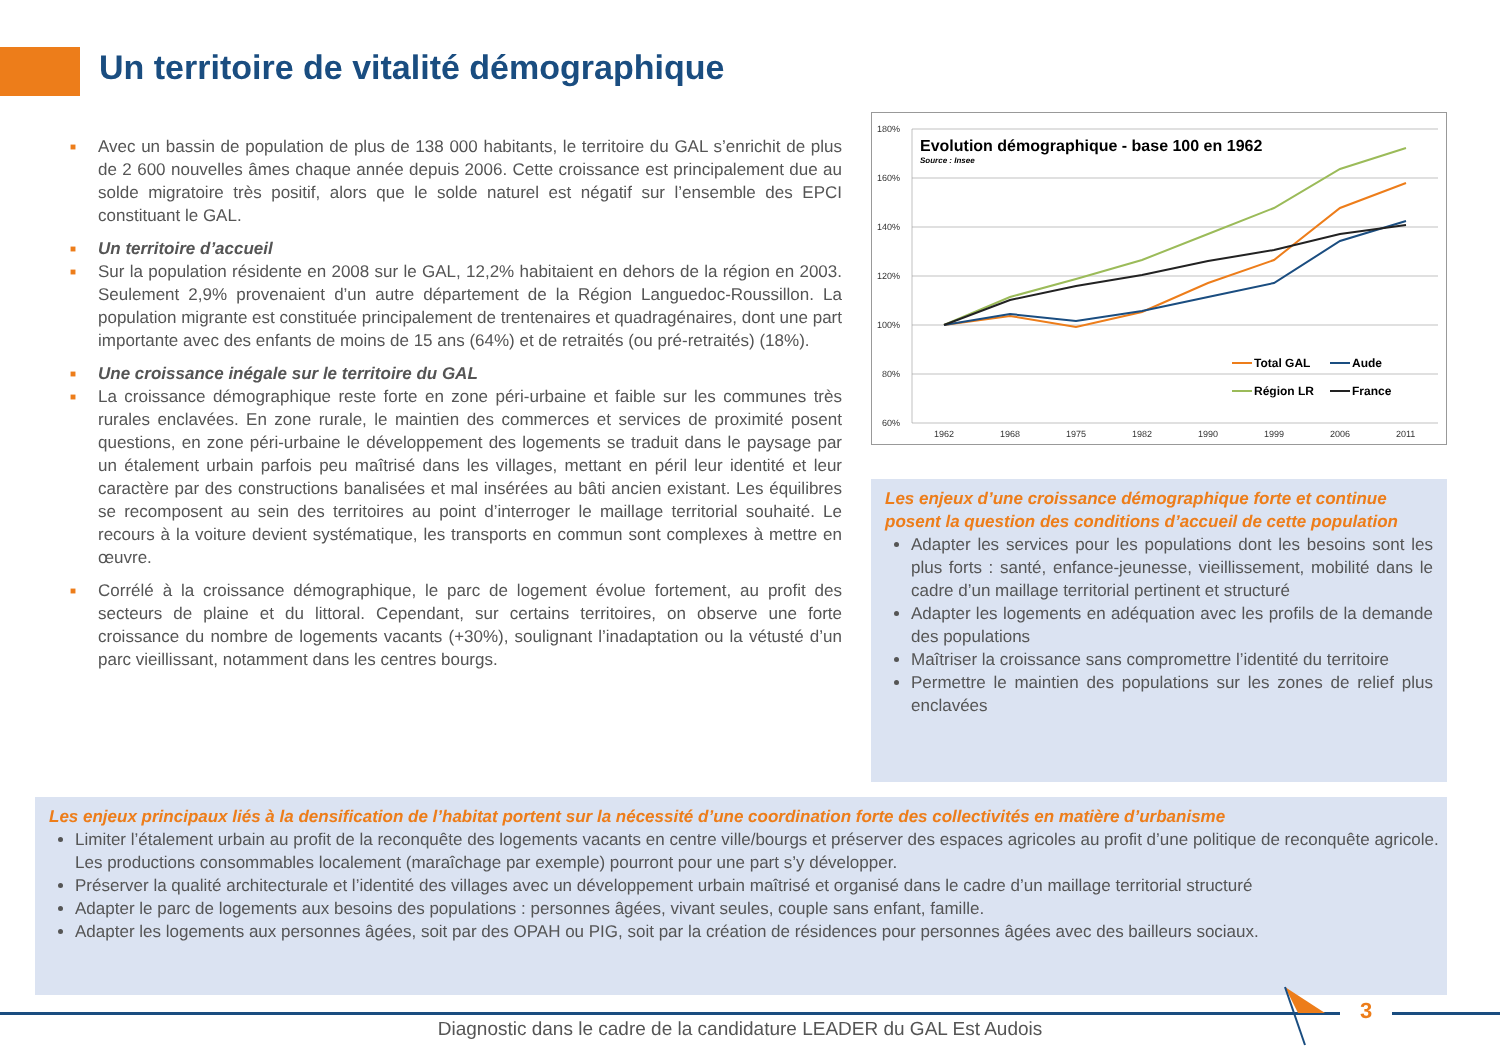Un territoire de vitalité démographique
■ Avec un bassin de population de plus de 138 000 habitants, le territoire du GAL s’enrichit de plus de 2 600 nouvelles âmes chaque année depuis 2006. Cette croissance est principalement due au solde migratoire très positif, alors que le solde naturel est négatif sur l’ensemble des EPCI constituant le GAL.
■ Un territoire d’accueil
■ Sur la population résidente en 2008 sur le GAL, 12,2% habitaient en dehors de la région en 2003. Seulement 2,9% provenaient d’un autre département de la Région Languedoc-Roussillon. La population migrante est constituée principalement de trentenaires et quadragénaires, dont une part importante avec des enfants de moins de 15 ans (64%) et de retraités (ou pré-retraités) (18%).
■ Une croissance inégale sur le territoire du GAL
■ La croissance démographique reste forte en zone péri-urbaine et faible sur les communes très rurales enclavées. En zone rurale, le maintien des commerces et services de proximité posent questions, en zone péri-urbaine le développement des logements se traduit dans le paysage par un étalement urbain parfois peu maîtrisé dans les villages, mettant en péril leur identité et leur caractère par des constructions banalisées et mal insérées au bâti ancien existant. Les équilibres se recomposent au sein des territoires au point d’interroger le maillage territorial souhaité. Le recours à la voiture devient systématique, les transports en commun sont complexes à mettre en œuvre.
■ Corrélé à la croissance démographique, le parc de logement évolue fortement, au profit des secteurs de plaine et du littoral. Cependant, sur certains territoires, on observe une forte croissance du nombre de logements vacants (+30%), soulignant l’inadaptation ou la vétusté d’un parc vieillissant, notamment dans les centres bourgs.
180%
160%
140%
120%
100%
80%
60%
1962
1968
1975
1982
1990
1999
2006
2011
Evolution démographique - base 100 en 1962
Source : Insee
Total GAL
Aude
Région LR
France
Les enjeux d’une croissance démographique forte et continue posent la question des conditions d’accueil de cette population
Adapter les services pour les populations dont les besoins sont les plus forts : santé, enfance-jeunesse, vieillissement, mobilité dans le cadre d’un maillage territorial pertinent et structuré
Adapter les logements en adéquation avec les profils de la demande des populations
Maîtriser la croissance sans compromettre l’identité du territoire
Permettre le maintien des populations sur les zones de relief plus enclavées
Les enjeux principaux liés à la densification de l’habitat portent sur la nécessité d’une coordination forte des collectivités en matière d’urbanisme
Limiter l’étalement urbain au profit de la reconquête des logements vacants en centre ville/bourgs et préserver des espaces agricoles au profit d’une politique de reconquête agricole. Les productions consommables localement (maraîchage par exemple) pourront pour une part s’y développer.
Préserver la qualité architecturale et l’identité des villages avec un développement urbain maîtrisé et organisé dans le cadre d’un maillage territorial structuré
Adapter le parc de logements aux besoins des populations : personnes âgées, vivant seules, couple sans enfant, famille.
Adapter les logements aux personnes âgées, soit par des OPAH ou PIG, soit par la création de résidences pour personnes âgées avec des bailleurs sociaux.
3
Diagnostic dans le cadre de la candidature LEADER du GAL Est Audois